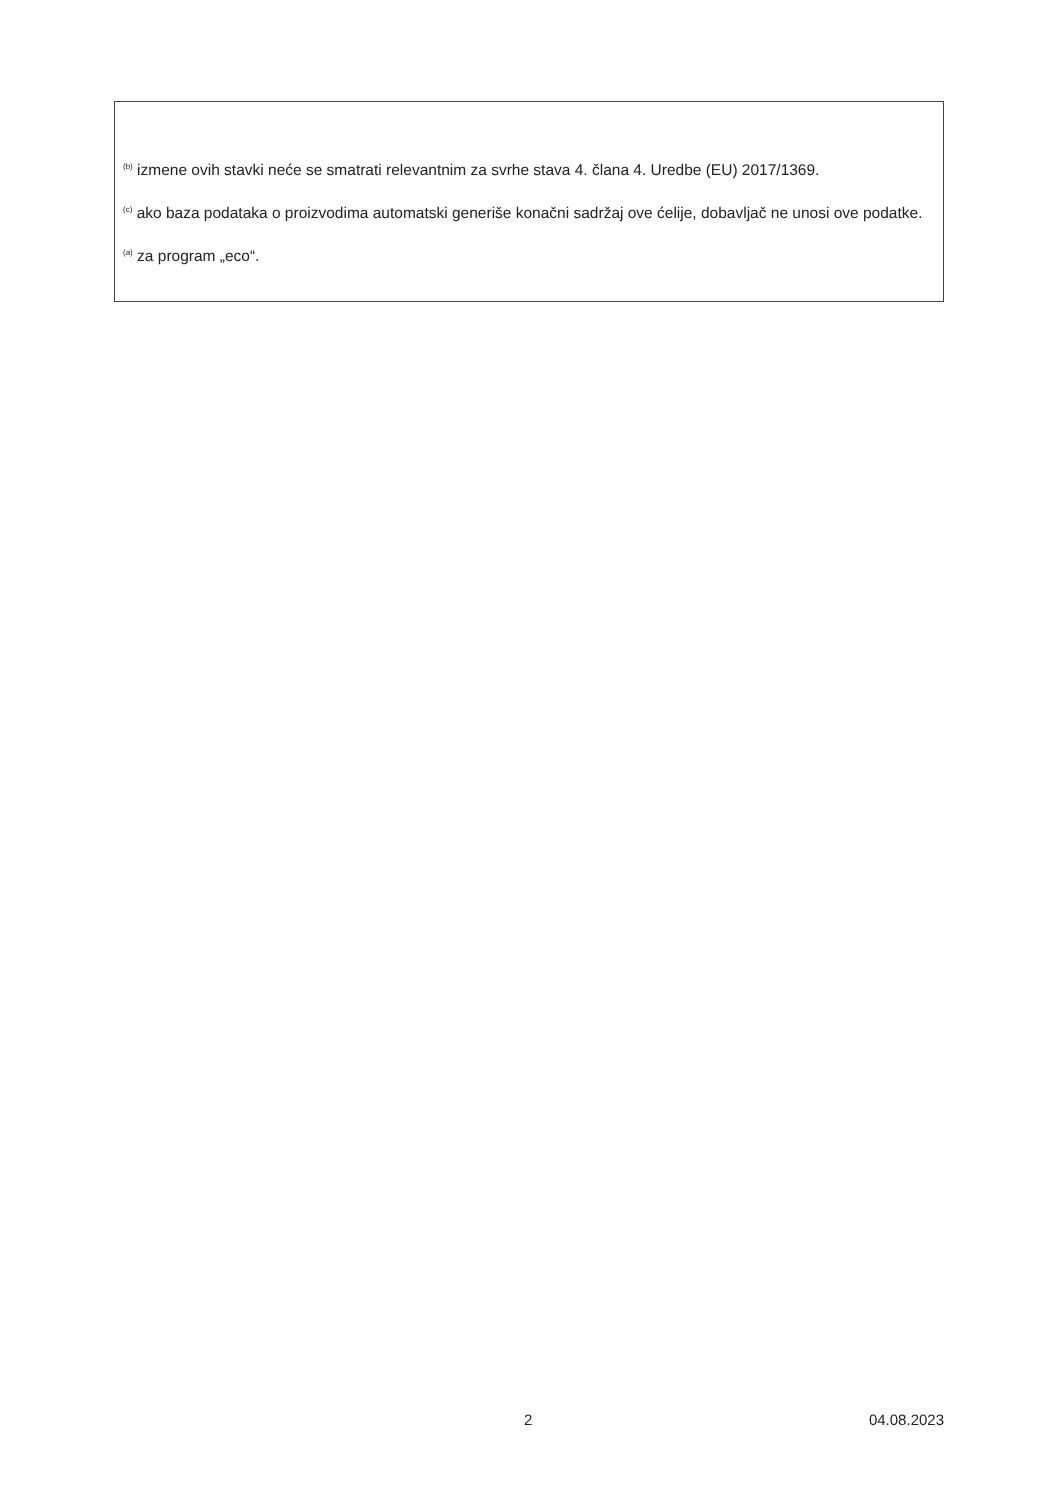<sup>(b)</sup> izmene ovih stavki neće se smatrati relevantnim za svrhe stava 4. člana 4. Uredbe (EU) 2017/1369.
<sup>(c)</sup> ako baza podataka o proizvodima automatski generiše konačni sadržaj ove ćelije, dobavljač ne unosi ove podatke.
<sup>(a)</sup> za program „eco“.
2 04.08.2023